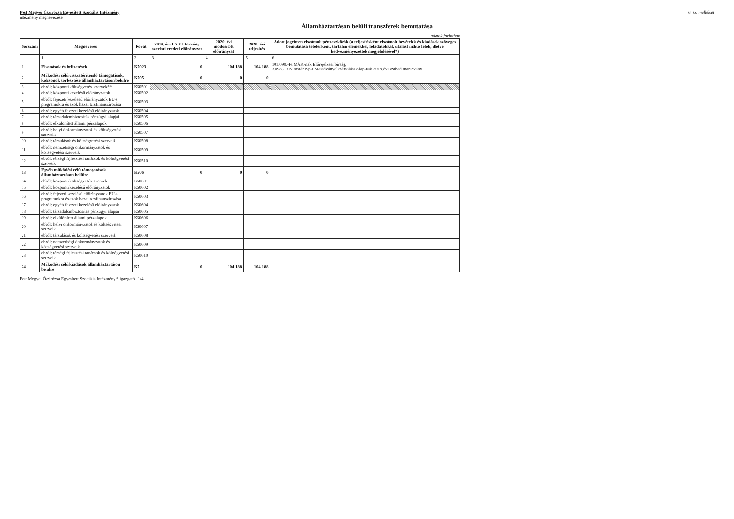Pest Megyei Őszirózsa Egyesített Szociális Intézmény
intézmény megnevezése
6. sz. melléklet
Államháztartáson belüli transzferek bemutatása
adatok forintban
| Sorszám | Megnevezés | Rovat | 2019. évi LXXI. törvény szerinti eredeti előirányzat | 2020. évi módosított előirányzat | 2020. évi teljesítés | Adott jogcímen elszámolt pénzeszközök (a teljesítésként elszámolt bevételek és kiadások szöveges bemutatása tételenként, tartalmi elemekkel, feladatokkal, utalást indító felek, illetve kedvezményezettek megjelölésével*) |
| --- | --- | --- | --- | --- | --- | --- |
| | 1 | 2 | 3 | 4 | 5 | 6 |
| 1 | Elvonások és befizetések | K5023 | 0 | 104 188 | 104 188 | 101.090.-Ft MÁK-nak Előrejelzési bírság, 3.098.-Ft Kincstár Kp-i Maradványelszámolási Alap-nak 2019.évi szabad maradvány |
| 2 | Működési célú visszatérítendő támogatások, kölcsönök törlesztése államháztartáson belülre | K505 | 0 | 0 | 0 | |
| 3 | ebből: központi költségvetési szervek** | K50501 | | | | |
| 4 | ebből: központi kezelésű előirányzatok | K50502 | | | | |
| 5 | ebből: fejezeti kezelésű előirányzatok EU-s programokra és azok hazai társfinanszírozása | K50503 | | | | |
| 6 | ebből: egyéb fejezeti kezelésű előirányzatok | K50504 | | | | |
| 7 | ebből: társadalombiztosítás pénzügyi alapjai | K50505 | | | | |
| 8 | ebből: elkülönített állami pénzalapok | K50506 | | | | |
| 9 | ebből: helyi önkormányzatok és költségvetési szerveik | K50507 | | | | |
| 10 | ebből: társulások és költségvetési szerveik | K50508 | | | | |
| 11 | ebből: nemzetiségi önkormányzatok és költségvetési szerveik | K50509 | | | | |
| 12 | ebből: térségi fejlesztési tanácsok és költségvetési szerveik | K50510 | | | | |
| 13 | Egyéb működési célú támogatások államháztartáson belülre | K506 | 0 | 0 | 0 | |
| 14 | ebből: központi költségvetési szervek | K50601 | | | | |
| 15 | ebből: központi kezelésű előirányzatok | K50602 | | | | |
| 16 | ebből: fejezeti kezelésű előirányzatok EU-s programokra és azok hazai társfinanszírozása | K50603 | | | | |
| 17 | ebből: egyéb fejezeti kezelésű előirányzatok | K50604 | | | | |
| 18 | ebből: társadalombiztosítás pénzügyi alapjai | K50605 | | | | |
| 19 | ebből: elkülönített állami pénzalapok | K50606 | | | | |
| 20 | ebből: helyi önkormányzatok és költségvetési szerveik | K50607 | | | | |
| 21 | ebből: társulások és költségvetési szerveik | K50608 | | | | |
| 22 | ebből: nemzetiségi önkormányzatok és költségvetési szerveik | K50609 | | | | |
| 23 | ebből: térségi fejlesztési tanácsok és költségvetési szerveik | K50610 | | | | |
| 24 | Működési célú kiadások államháztartáson belülre | K5 | 0 | 104 188 | 104 188 | |
Pest Megyei Őszirózsa Egyesített Szociális Intézmény * igazgató 1/4